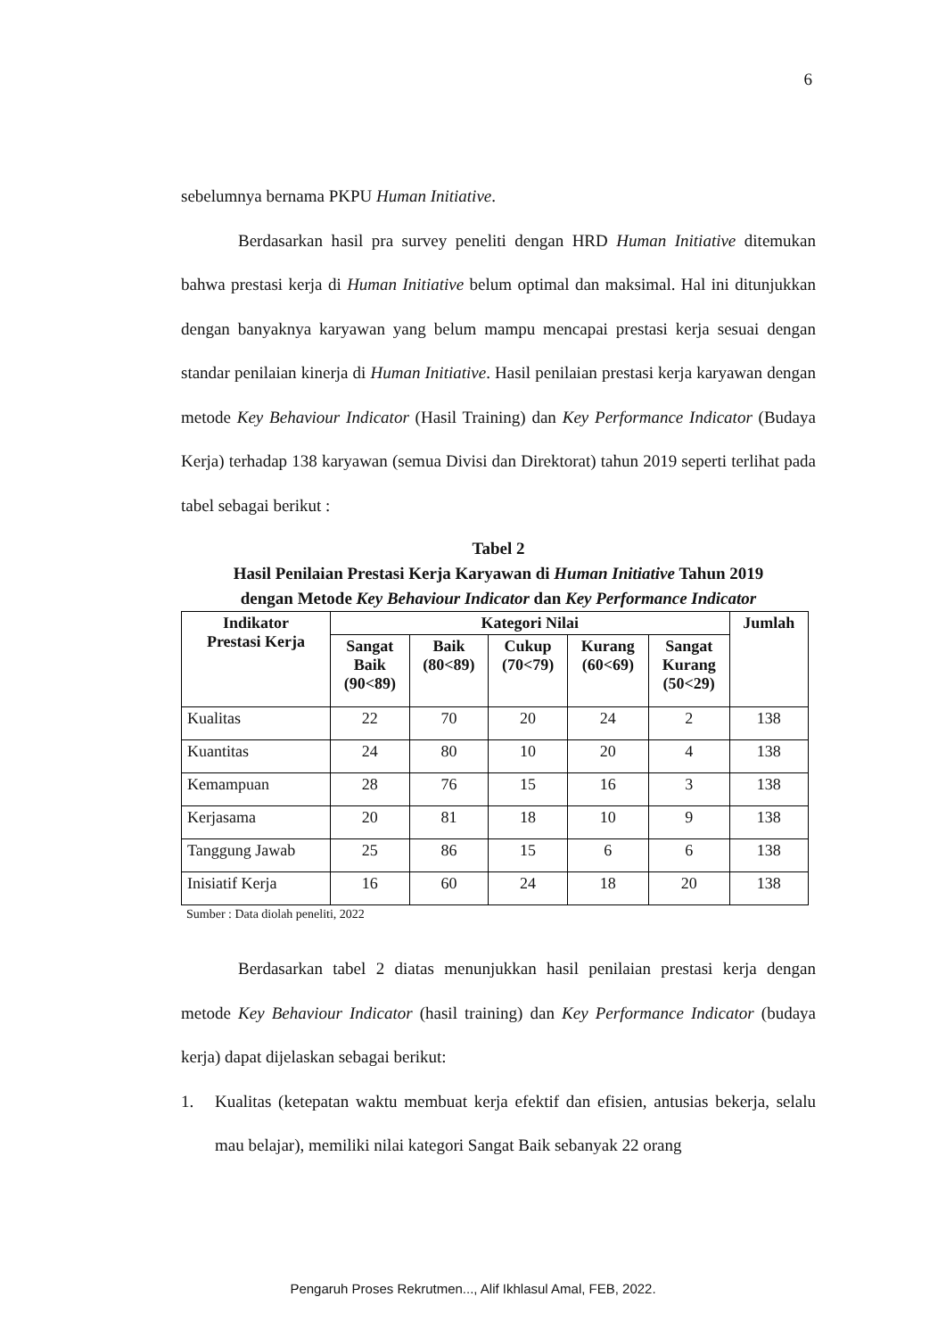6
sebelumnya bernama PKPU Human Initiative.
Berdasarkan hasil pra survey peneliti dengan HRD Human Initiative ditemukan bahwa prestasi kerja di Human Initiative belum optimal dan maksimal. Hal ini ditunjukkan dengan banyaknya karyawan yang belum mampu mencapai prestasi kerja sesuai dengan standar penilaian kinerja di Human Initiative. Hasil penilaian prestasi kerja karyawan dengan metode Key Behaviour Indicator (Hasil Training) dan Key Performance Indicator (Budaya Kerja) terhadap 138 karyawan (semua Divisi dan Direktorat) tahun 2019 seperti terlihat pada tabel sebagai berikut :
Tabel 2
Hasil Penilaian Prestasi Kerja Karyawan di Human Initiative Tahun 2019
dengan Metode Key Behaviour Indicator dan Key Performance Indicator
| Indikator Prestasi Kerja | Kategori Nilai | | | | | Jumlah |
| --- | --- | --- | --- | --- | --- | --- |
| | Sangat Baik (90<89) | Baik (80<89) | Cukup (70<79) | Kurang (60<69) | Sangat Kurang (50<29) | |
| Kualitas | 22 | 70 | 20 | 24 | 2 | 138 |
| Kuantitas | 24 | 80 | 10 | 20 | 4 | 138 |
| Kemampuan | 28 | 76 | 15 | 16 | 3 | 138 |
| Kerjasama | 20 | 81 | 18 | 10 | 9 | 138 |
| Tanggung Jawab | 25 | 86 | 15 | 6 | 6 | 138 |
| Inisiatif Kerja | 16 | 60 | 24 | 18 | 20 | 138 |
Sumber : Data diolah peneliti, 2022
Berdasarkan tabel 2 diatas menunjukkan hasil penilaian prestasi kerja dengan metode Key Behaviour Indicator (hasil training) dan Key Performance Indicator (budaya kerja) dapat dijelaskan sebagai berikut:
1. Kualitas (ketepatan waktu membuat kerja efektif dan efisien, antusias bekerja, selalu mau belajar), memiliki nilai kategori Sangat Baik sebanyak 22 orang
Pengaruh Proses Rekrutmen..., Alif Ikhlasul Amal, FEB, 2022.